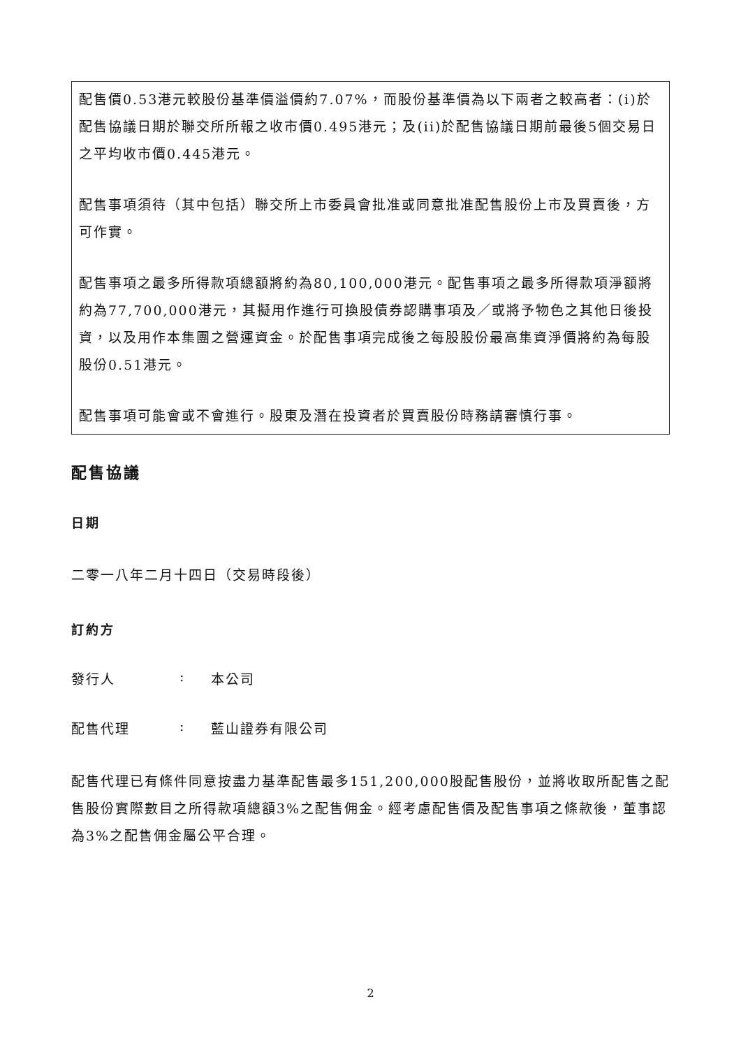配售價0.53港元較股份基準價溢價約7.07%，而股份基準價為以下兩者之較高者：(i)於配售協議日期於聯交所所報之收市價0.495港元；及(ii)於配售協議日期前最後5個交易日之平均收市價0.445港元。
配售事項須待（其中包括）聯交所上市委員會批准或同意批准配售股份上市及買賣後，方可作實。
配售事項之最多所得款項總額將約為80,100,000港元。配售事項之最多所得款項淨額將約為77,700,000港元，其擬用作進行可換股債券認購事項及／或將予物色之其他日後投資，以及用作本集團之營運資金。於配售事項完成後之每股股份最高集資淨價將約為每股股份0.51港元。
配售事項可能會或不會進行。股東及潛在投資者於買賣股份時務請審慎行事。
配售協議
日期
二零一八年二月十四日（交易時段後）
訂約方
發行人: 本公司
配售代理: 藍山證券有限公司
配售代理已有條件同意按盡力基準配售最多151,200,000股配售股份，並將收取所配售之配售股份實際數目之所得款項總額3%之配售佣金。經考慮配售價及配售事項之條款後，董事認為3%之配售佣金屬公平合理。
2